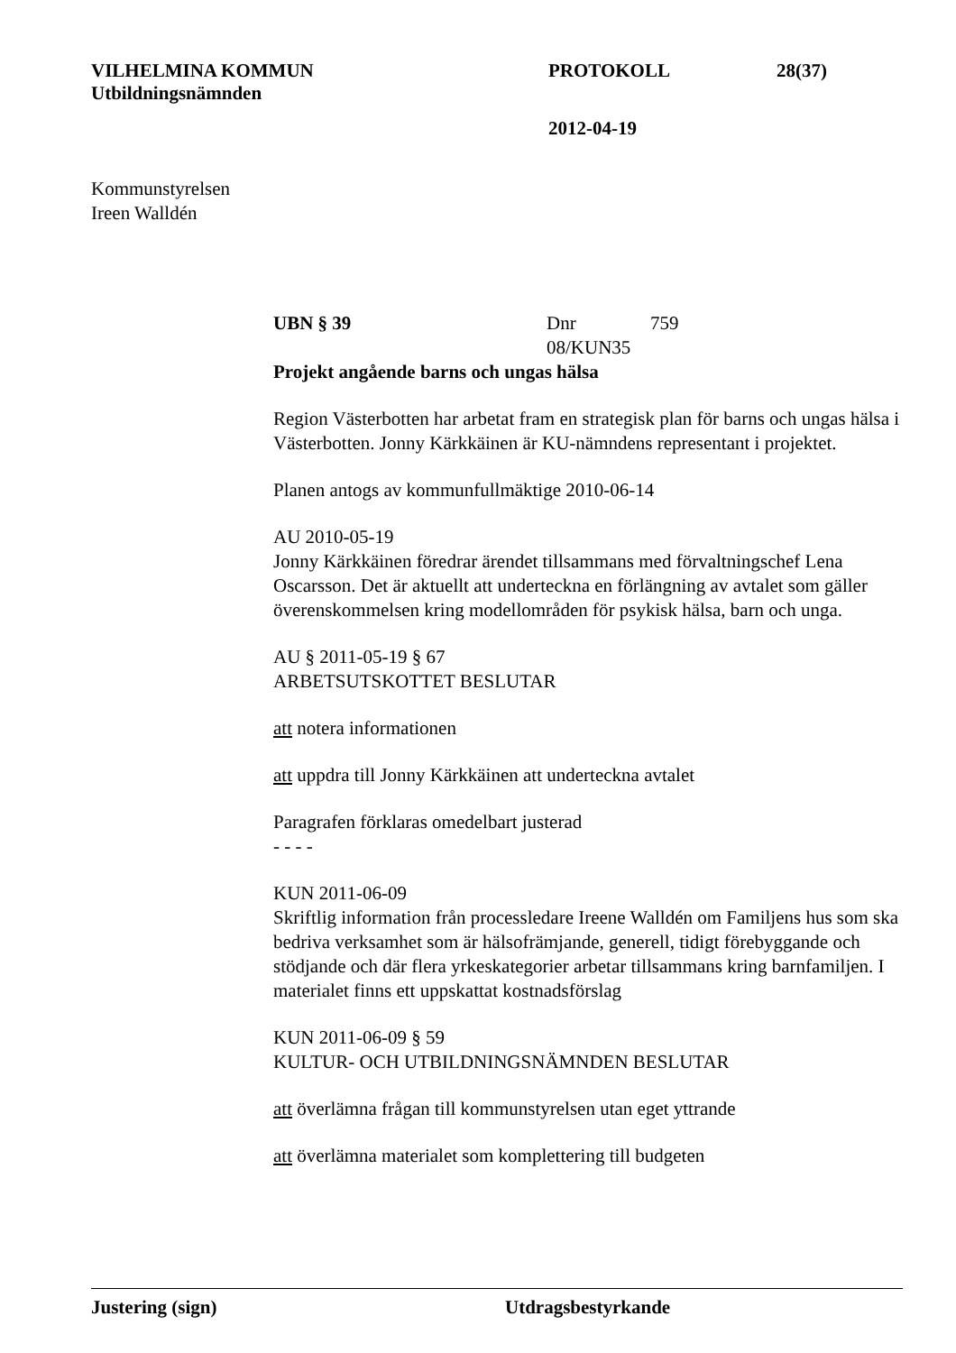VILHELMINA KOMMUN PROTOKOLL 28(37)
Utbildningsnämnden
2012-04-19
Kommunstyrelsen
Ireen Walldén
UBN § 39 Dnr 08/KUN35 759
Projekt angående barns och ungas hälsa
Region Västerbotten har arbetat fram en strategisk plan för barns och ungas hälsa i Västerbotten. Jonny Kärkkäinen är KU-nämndens representant i projektet.
Planen antogs av kommunfullmäktige 2010-06-14
AU 2010-05-19
Jonny Kärkkäinen föredrar ärendet tillsammans med förvaltningschef Lena Oscarsson. Det är aktuellt att underteckna en förlängning av avtalet som gäller överenskommelsen kring modellområden för psykisk hälsa, barn och unga.
AU § 2011-05-19 § 67
ARBETSUTSKOTTET BESLUTAR
att notera informationen
att uppdra till Jonny Kärkkäinen att underteckna avtalet
Paragrafen förklaras omedelbart justerad
- - - -
KUN 2011-06-09
Skriftlig information från processledare Ireene Walldén om Familjens hus som ska bedriva verksamhet som är hälsofrämjande, generell, tidigt förebyggande och stödjande och där flera yrkeskategorier arbetar tillsammans kring barnfamiljen. I materialet finns ett uppskattat kostnadsförslag
KUN 2011-06-09 § 59
KULTUR- OCH UTBILDNINGSNÄMNDEN BESLUTAR
att överlämna frågan till kommunstyrelsen utan eget yttrande
att överlämna materialet som komplettering till budgeten
Justering (sign) Utdragsbestyrkande